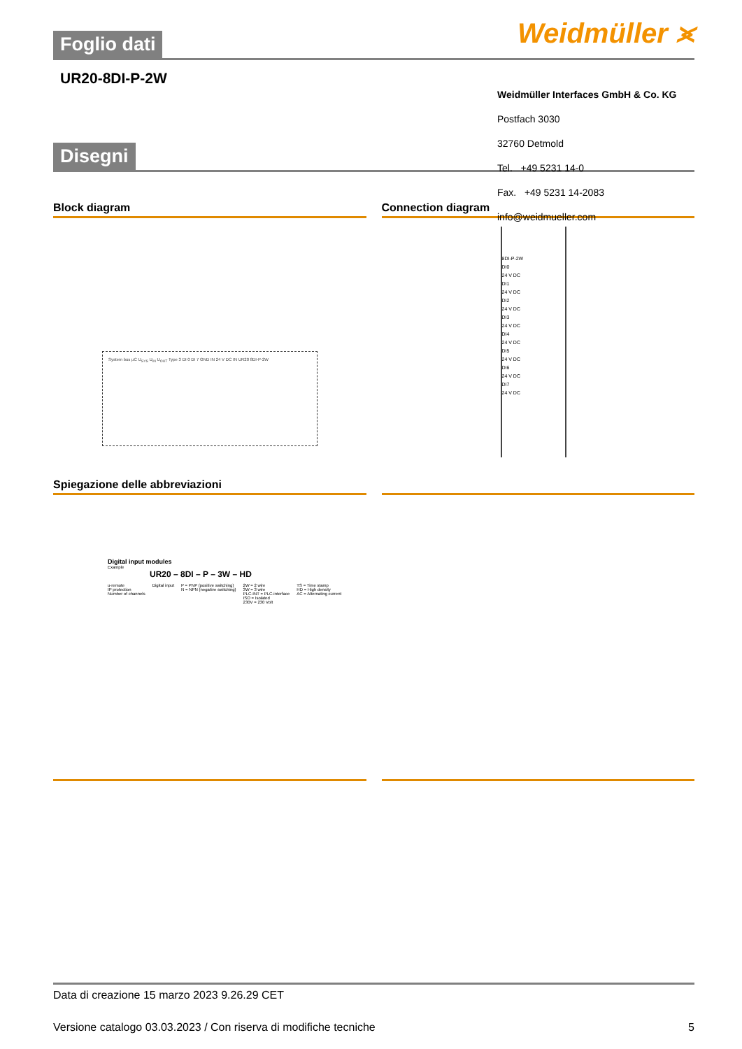Weidmüller ⪤
Foglio dati
UR20-8DI-P-2W
Weidmüller Interfaces GmbH & Co. KG
Postfach 3030
32760 Detmold
Tel. +49 5231 14-0
Fax. +49 5231 14-2083
info@weidmueller.com
Disegni
Block diagram
System bus μC U<sub>SYS</sub> U<sub>IN</sub> U<sub>OUT</sub> Type 3 DI 0 DI 7 GND IN 24 V DC IN UR20 8DI-P-2W
Connection diagram
8DI-P-2W
DI0
24 V DC
DI1
24 V DC
DI2
24 V DC
DI3
24 V DC
DI4
24 V DC
DI5
24 V DC
DI6
24 V DC
DI7
24 V DC
Spiegazione delle abbreviazioni
Digital input modules
Example
UR20 – 8DI – P – 3W – HD
u-remote
IP protection
Number of channels Digital input P = PNP (positive switching)
N = NPN (negative switching) 2W = 2 wire
3W = 3 wire
PLC-INT = PLC-interface
ISO = Isolated
230V = 230 Volt TS = Time stamp
HD = High density
AC = Alternating current
Data di creazione 15 marzo 2023 9.26.29 CET
Versione catalogo 03.03.2023 / Con riserva di modifiche tecniche 5